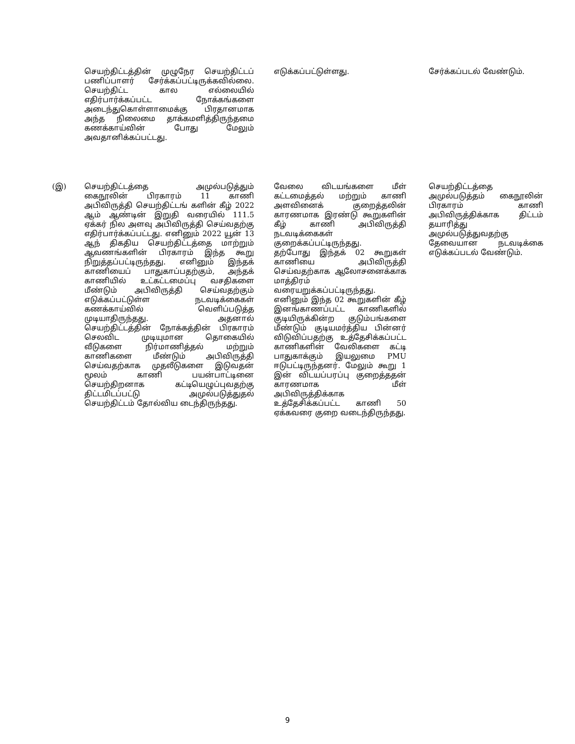| | செயற்திட்டத்தின் முழுநேர செயற்திட்டப் பணிப்பாளர் சேர்க்கப்பட்டிருக்கவில்லை. செயற்திட்ட கால எல்லையில் எதிர்பார்க்கப்பட்ட நோக்கங்களை அடைந்துகொள்ளாமைக்கு பிரதானமாக அந்த நிலைமை தாக்கமளித்திருந்தமை கணக்காய்வின் போது மேலும் அவதானிக்கப்பட்டது. | எடுக்கப்பட்டுள்ளது. | சேர்க்கப்படல் வேண்டும். |
| (இ) | செயற்திட்டத்தை அமுல்படுத்தும் கைநூலின் பிரகாரம் 11 காணி அபிவிருத்தி செயற்திட்டங் களின் கீழ் 2022 ஆம் ஆண்டின் இறுதி வரையில் 111.5 ஏக்கர் நில அளவு அபிவிருத்தி செய்வதற்கு எதிர்பார்க்கப்பட்டது. எனினும் 2022 யூன் 13 ஆந் திகதிய செயற்திட்டத்தை மாற்றும் ஆவணங்களின் பிரகாரம் இந்த கூறு நிறுத்தப்பட்டிருந்தது. எனினும் இந்தக் காணியைப் பாதுகாப்பதற்கும், அந்தக் காணியில் உட்கட்டமைப்பு வசதிகளை மீண்டும் அபிவிருத்தி செய்வதற்கும் எடுக்கப்பட்டுள்ள நடவடிக்கைகள் கணக்காய்வில் வெளிப்படுத்த முடியாதிருந்தது. அதனால் செயற்திட்டத்தின் நோக்கத்தின் பிரகாரம் செலவிட முடியுமான தொகையில் வீடுகளை நிர்மாணித்தல் மற்றும் காணிகளை மீண்டும் அபிவிருத்தி செய்வதற்காக முதலீடுகளை இடுவதன் மூலம் காணி பயன்பாட்டினை செயற்திறனாக கட்டியெழுப்புவதற்கு திட்டமிடப்பட்டு அமுல்படுத்துதல் செயற்திட்டம் தோல்விய டைந்திருந்தது. | வேலை விடயங்களை மீள் கட்டமைத்தல் மற்றும் காணி அளவினைக் குறைத்தலின் காரணமாக இரண்டு கூறுகளின் கீழ் காணி அபிவிருத்தி நடவடிக்கைகள் குறைக்கப்பட்டிருந்தது. தற்போது இந்தக் 02 கூறுகள் காணியை அபிவிருத்தி செய்வதற்காக ஆலோசனைக்காக மாத்திரம் வரையறுக்கப்பட்டிருந்தது. எனினும் இந்த 02 கூறுகளின் கீழ் இனங்காணப்பட்ட காணிகளில் குடியிருக்கின்ற குடும்பங்களை மீண்டும் குடியமர்த்திய பின்னர் விடுவிப்பதற்கு உத்தேசிக்கப்பட்ட காணிகளின் வேலிகளை கட்டி பாதுகாக்கும் இயலுமை PMU ஈடுபட்டிருந்தனர். மேலும் கூறு 1 இன் விடயப்பரப்பு குறைத்ததன் காரணமாக மீள் அபிவிருத்திக்காக உத்தேசிக்கப்பட்ட காணி 50 ஏக்கவரை குறை வடைந்திருந்தது. | செயற்திட்டத்தை அமுல்படுத்தம் கைநூலின் பிரகாரம் காணி அபிவிருத்திக்காக திட்டம் தயாரித்து அமுல்படுத்துவதற்கு தேவையான நடவடிக்கை எடுக்கப்படல் வேண்டும். |
9